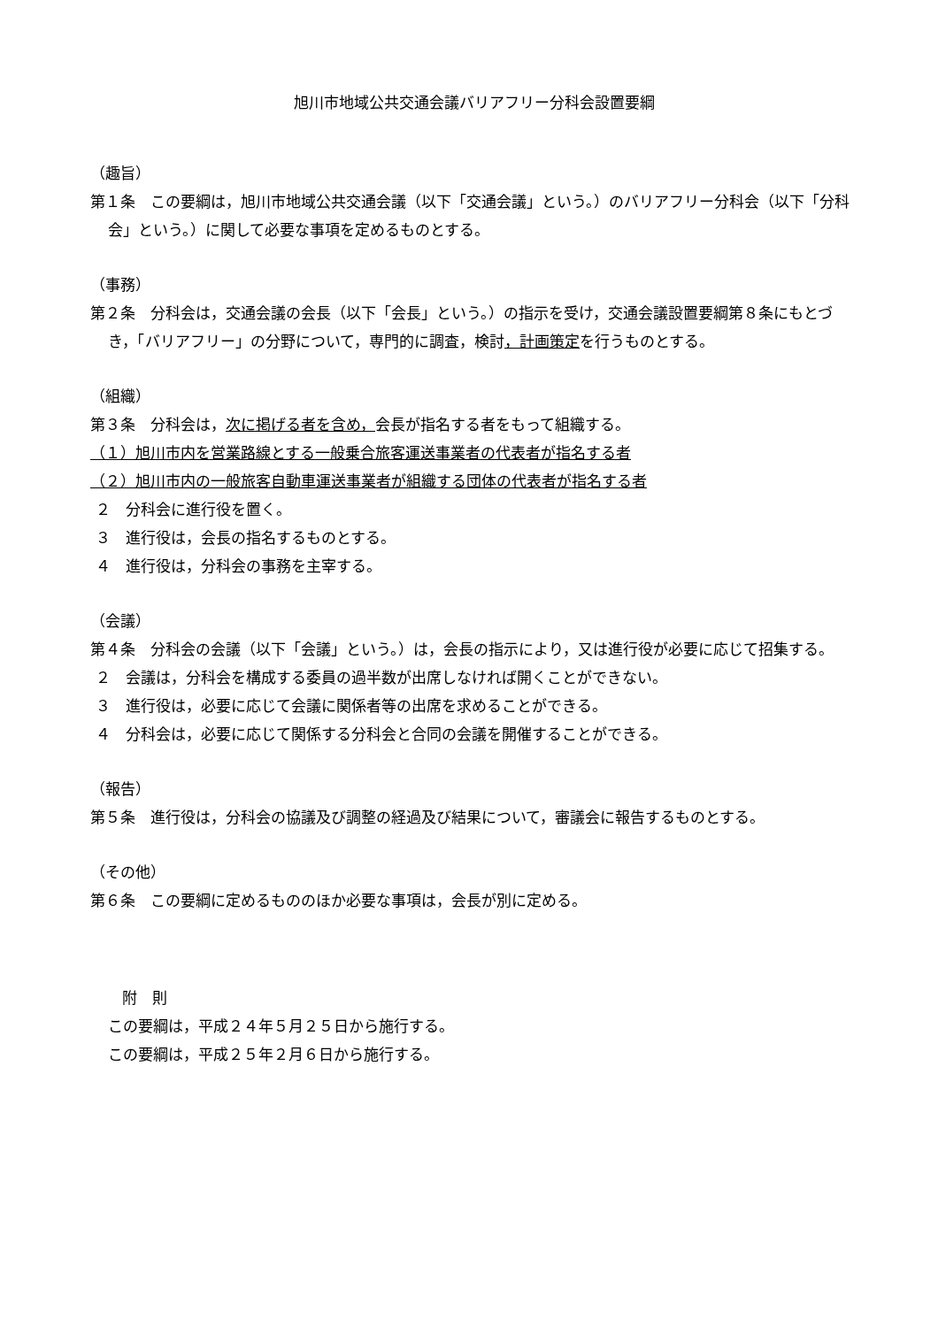旭川市地域公共交通会議バリアフリー分科会設置要綱
（趣旨）
第１条　この要綱は，旭川市地域公共交通会議（以下「交通会議」という。）のバリアフリー分科会（以下「分科会」という。）に関して必要な事項を定めるものとする。
（事務）
第２条　分科会は，交通会議の会長（以下「会長」という。）の指示を受け，交通会議設置要綱第８条にもとづき，「バリアフリー」の分野について，専門的に調査，検討，計画策定を行うものとする。
（組織）
第３条　分科会は，次に掲げる者を含め，会長が指名する者をもって組織する。
（１）旭川市内を営業路線とする一般乗合旅客運送事業者の代表者が指名する者
（２）旭川市内の一般旅客自動車運送事業者が組織する団体の代表者が指名する者
２　分科会に進行役を置く。
３　進行役は，会長の指名するものとする。
４　進行役は，分科会の事務を主宰する。
（会議）
第４条　分科会の会議（以下「会議」という。）は，会長の指示により，又は進行役が必要に応じて招集する。
２　会議は，分科会を構成する委員の過半数が出席しなければ開くことができない。
３　進行役は，必要に応じて会議に関係者等の出席を求めることができる。
４　分科会は，必要に応じて関係する分科会と合同の会議を開催することができる。
（報告）
第５条　進行役は，分科会の協議及び調整の経過及び結果について，審議会に報告するものとする。
（その他）
第６条　この要綱に定めるもののほか必要な事項は，会長が別に定める。
附　則
この要綱は，平成２４年５月２５日から施行する。
この要綱は，平成２５年２月６日から施行する。